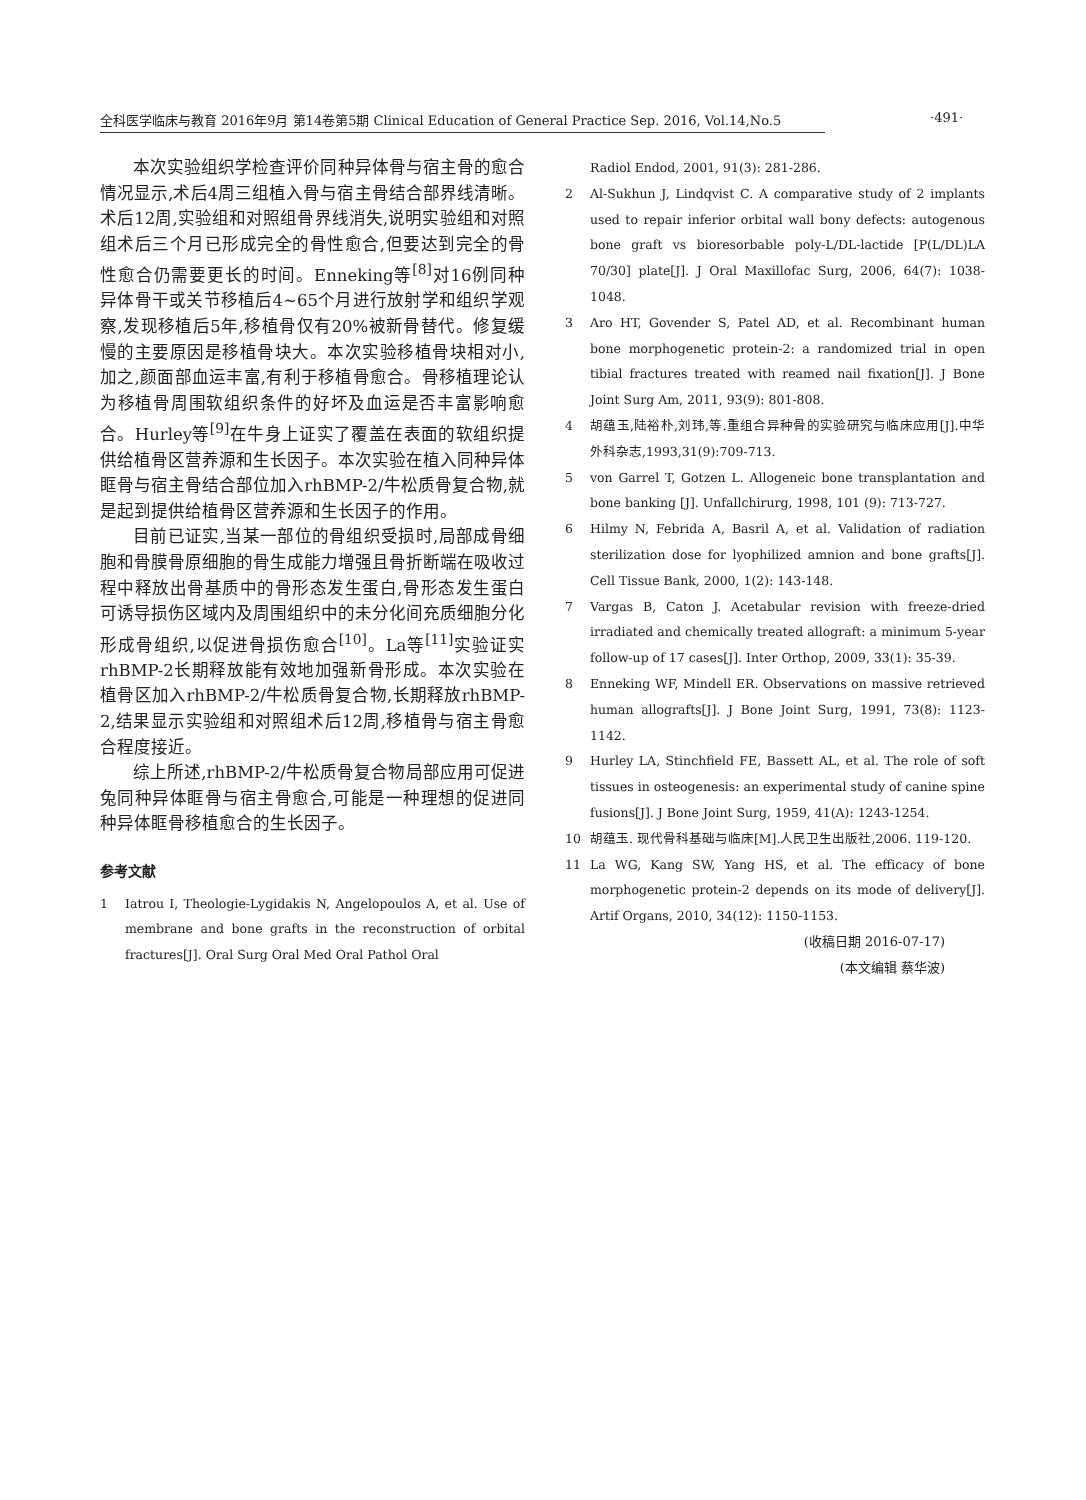全科医学临床与教育 2016年9月 第14卷第5期 Clinical Education of General Practice Sep. 2016, Vol.14,No.5
·491·
本次实验组织学检查评价同种异体骨与宿主骨的愈合情况显示,术后4周三组植入骨与宿主骨结合部界线清晰。术后12周,实验组和对照组骨界线消失,说明实验组和对照组术后三个月已形成完全的骨性愈合,但要达到完全的骨性愈合仍需要更长的时间。Enneking等<sup>[8]</sup>对16例同种异体骨干或关节移植后4~65个月进行放射学和组织学观察,发现移植后5年,移植骨仅有20%被新骨替代。修复缓慢的主要原因是移植骨块大。本次实验移植骨块相对小,加之,颜面部血运丰富,有利于移植骨愈合。骨移植理论认为移植骨周围软组织条件的好坏及血运是否丰富影响愈合。Hurley等<sup>[9]</sup>在牛身上证实了覆盖在表面的软组织提供给植骨区营养源和生长因子。本次实验在植入同种异体眶骨与宿主骨结合部位加入rhBMP-2/牛松质骨复合物,就是起到提供给植骨区营养源和生长因子的作用。
目前已证实,当某一部位的骨组织受损时,局部成骨细胞和骨膜骨原细胞的骨生成能力增强且骨折断端在吸收过程中释放出骨基质中的骨形态发生蛋白,骨形态发生蛋白可诱导损伤区域内及周围组织中的未分化间充质细胞分化形成骨组织,以促进骨损伤愈合<sup>[10]</sup>。La等<sup>[11]</sup>实验证实rhBMP-2长期释放能有效地加强新骨形成。本次实验在植骨区加入rhBMP-2/牛松质骨复合物,长期释放rhBMP-2,结果显示实验组和对照组术后12周,移植骨与宿主骨愈合程度接近。
综上所述,rhBMP-2/牛松质骨复合物局部应用可促进兔同种异体眶骨与宿主骨愈合,可能是一种理想的促进同种异体眶骨移植愈合的生长因子。
参考文献
1 Iatrou I, Theologie-Lygidakis N, Angelopoulos A, et al. Use of membrane and bone grafts in the reconstruction of orbital fractures[J]. Oral Surg Oral Med Oral Pathol Oral
Radiol Endod, 2001, 91(3): 281-286.
2 Al-Sukhun J, Lindqvist C. A comparative study of 2 implants used to repair inferior orbital wall bony defects: autogenous bone graft vs bioresorbable poly-L/DL-lactide [P(L/DL)LA 70/30] plate[J]. J Oral Maxillofac Surg, 2006, 64(7): 1038-1048.
3 Aro HT, Govender S, Patel AD, et al. Recombinant human bone morphogenetic protein-2: a randomized trial in open tibial fractures treated with reamed nail fixation[J]. J Bone Joint Surg Am, 2011, 93(9): 801-808.
4 胡蕴玉,陆裕朴,刘玮,等.重组合异种骨的实验研究与临床应用[J].中华外科杂志,1993,31(9):709-713.
5 von Garrel T, Gotzen L. Allogeneic bone transplantation and bone banking [J]. Unfallchirurg, 1998, 101 (9): 713-727.
6 Hilmy N, Febrida A, Basril A, et al. Validation of radiation sterilization dose for lyophilized amnion and bone grafts[J]. Cell Tissue Bank, 2000, 1(2): 143-148.
7 Vargas B, Caton J. Acetabular revision with freeze-dried irradiated and chemically treated allograft: a minimum 5-year follow-up of 17 cases[J]. Inter Orthop, 2009, 33(1): 35-39.
8 Enneking WF, Mindell ER. Observations on massive retrieved human allografts[J]. J Bone Joint Surg, 1991, 73(8): 1123-1142.
9 Hurley LA, Stinchfield FE, Bassett AL, et al. The role of soft tissues in osteogenesis: an experimental study of canine spine fusions[J]. J Bone Joint Surg, 1959, 41(A): 1243-1254.
10 胡蕴玉. 现代骨科基础与临床[M].人民卫生出版社,2006. 119-120.
11 La WG, Kang SW, Yang HS, et al. The efficacy of bone morphogenetic protein-2 depends on its mode of delivery[J]. Artif Organs, 2010, 34(12): 1150-1153.
(收稿日期 2016-07-17)
(本文编辑 蔡华波)